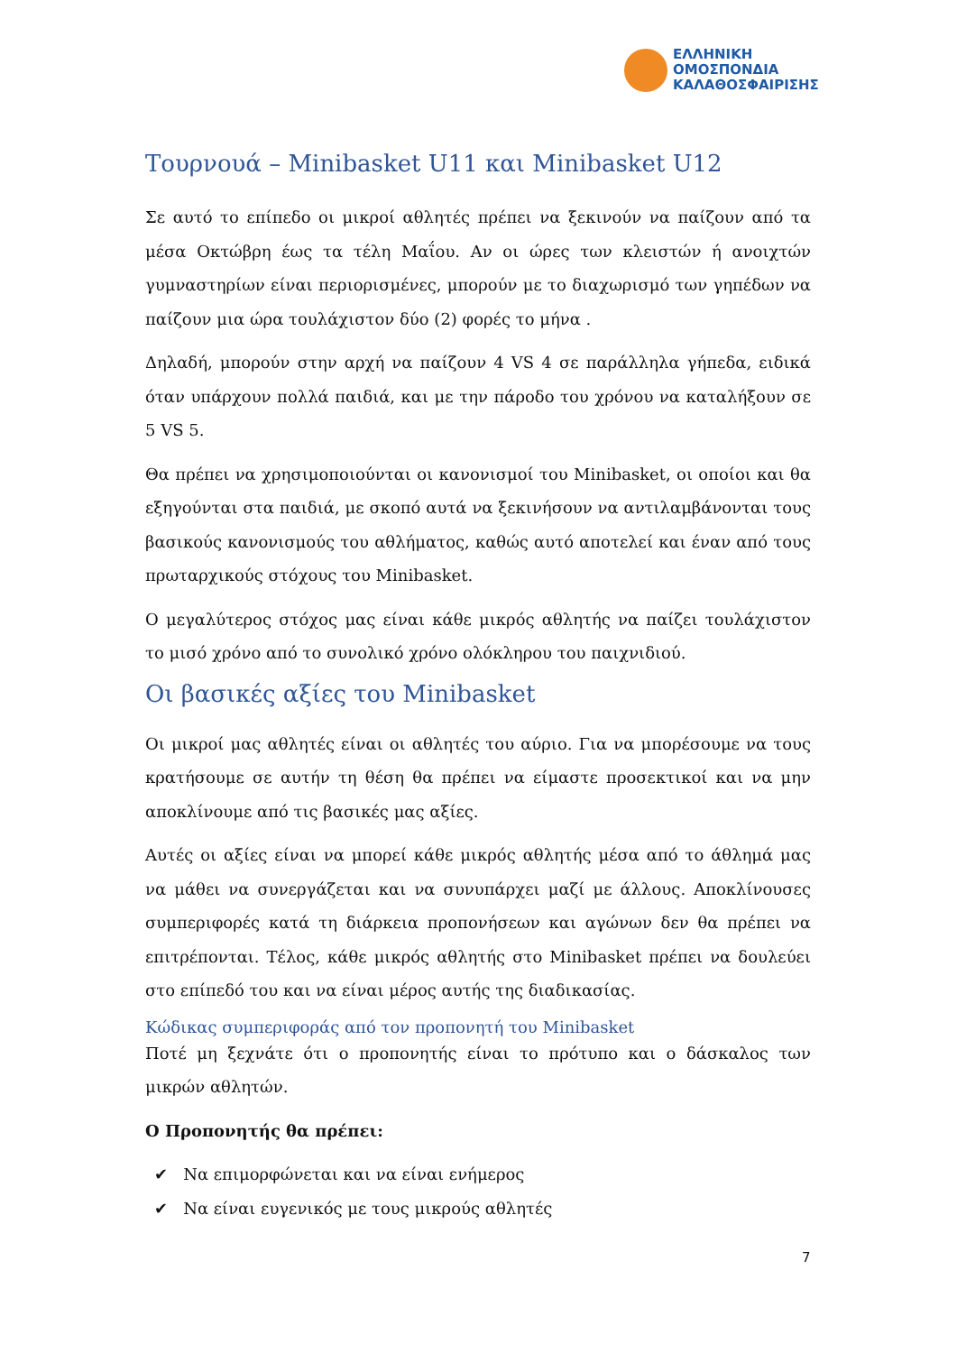ΕΛΛΗΝΙΚΗ
ΟΜΟΣΠΟΝΔΙΑ
ΚΑΛΑΘΟΣΦΑΙΡΙΣΗΣ
Τουρνουά – Minibasket U11 και Minibasket U12
Σε αυτό το επίπεδο οι μικροί αθλητές πρέπει να ξεκινούν να παίζουν από τα μέσα Οκτώβρη έως τα τέλη Μαΐου. Αν οι ώρες των κλειστών ή ανοιχτών γυμναστηρίων είναι περιορισμένες, μπορούν με το διαχωρισμό των γηπέδων να παίζουν μια ώρα τουλάχιστον δύο (2) φορές το μήνα .
Δηλαδή, μπορούν στην αρχή να παίζουν 4 VS 4 σε παράλληλα γήπεδα, ειδικά όταν υπάρχουν πολλά παιδιά, και με την πάροδο του χρόνου να καταλήξουν σε 5 VS 5.
Θα πρέπει να χρησιμοποιούνται οι κανονισμοί του Minibasket, οι οποίοι και θα εξηγούνται στα παιδιά, με σκοπό αυτά να ξεκινήσουν να αντιλαμβάνονται τους βασικούς κανονισμούς του αθλήματος, καθώς αυτό αποτελεί και έναν από τους πρωταρχικούς στόχους του Minibasket.
Ο μεγαλύτερος στόχος μας είναι κάθε μικρός αθλητής να παίζει τουλάχιστον το μισό χρόνο από το συνολικό χρόνο ολόκληρου του παιχνιδιού.
Οι βασικές αξίες του Minibasket
Οι μικροί μας αθλητές είναι οι αθλητές του αύριο. Για να μπορέσουμε να τους κρατήσουμε σε αυτήν τη θέση θα πρέπει να είμαστε προσεκτικοί και να μην αποκλίνουμε από τις βασικές μας αξίες.
Αυτές οι αξίες είναι να μπορεί κάθε μικρός αθλητής μέσα από το άθλημά μας να μάθει να συνεργάζεται και να συνυπάρχει μαζί με άλλους. Αποκλίνουσες συμπεριφορές κατά τη διάρκεια προπονήσεων και αγώνων δεν θα πρέπει να επιτρέπονται. Τέλος, κάθε μικρός αθλητής στο Minibasket πρέπει να δουλεύει στο επίπεδό του και να είναι μέρος αυτής της διαδικασίας.
Κώδικας συμπεριφοράς από τον προπονητή του Minibasket
Ποτέ μη ξεχνάτε ότι ο προπονητής είναι το πρότυπο και ο δάσκαλος των μικρών αθλητών.
Ο Προπονητής θα πρέπει:
✔ Να επιμορφώνεται και να είναι ενήμερος
✔ Να είναι ευγενικός με τους μικρούς αθλητές
7